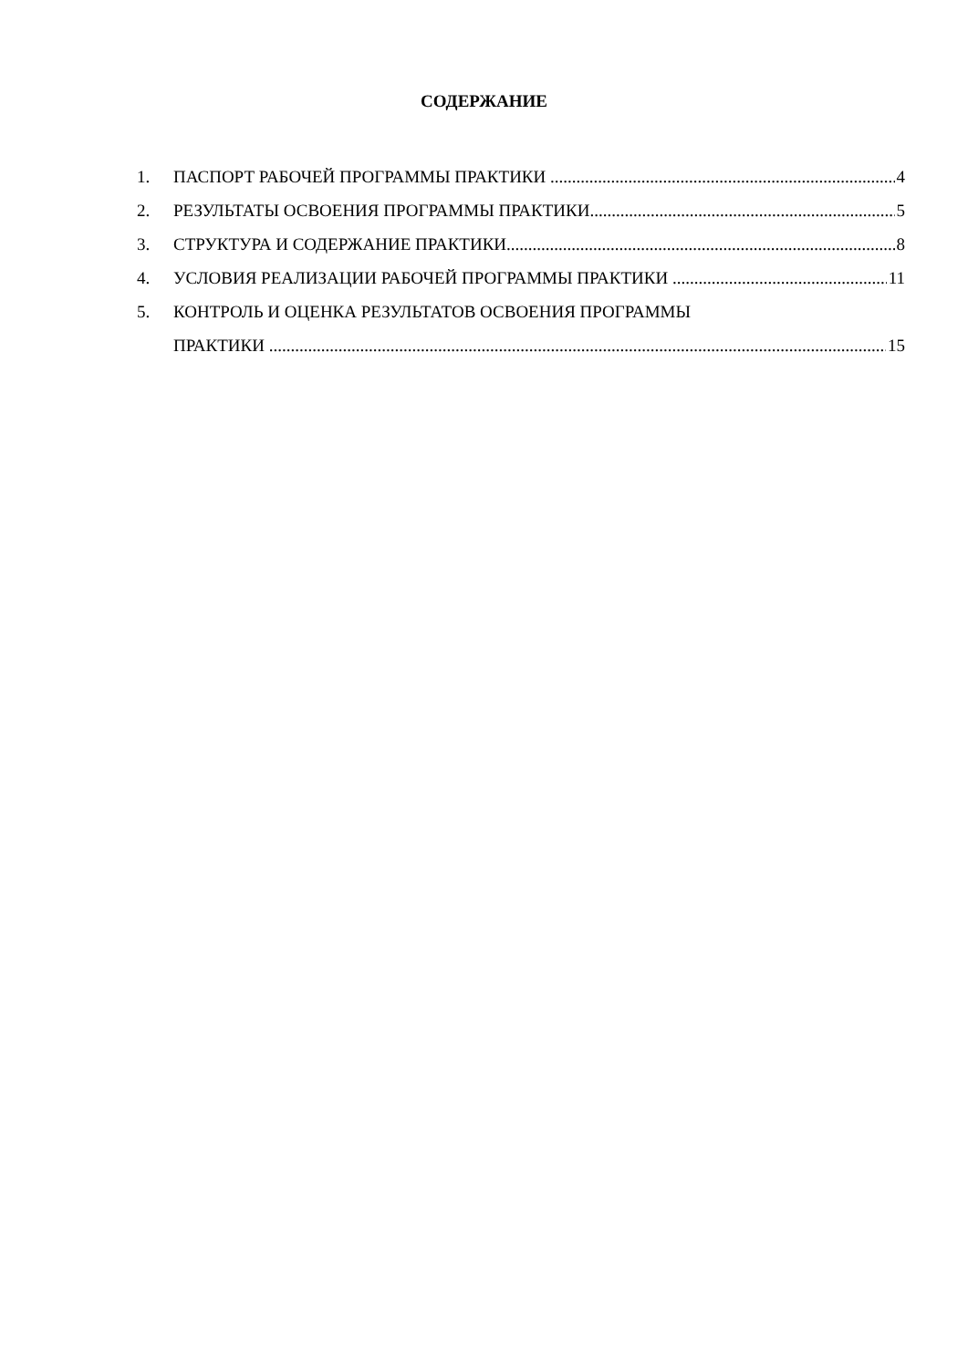СОДЕРЖАНИЕ
1. ПАСПОРТ РАБОЧЕЙ ПРОГРАММЫ ПРАКТИКИ 4
2. РЕЗУЛЬТАТЫ ОСВОЕНИЯ ПРОГРАММЫ ПРАКТИКИ 5
3. СТРУКТУРА И СОДЕРЖАНИЕ ПРАКТИКИ 8
4. УСЛОВИЯ РЕАЛИЗАЦИИ РАБОЧЕЙ ПРОГРАММЫ ПРАКТИКИ 11
5. КОНТРОЛЬ И ОЦЕНКА РЕЗУЛЬТАТОВ ОСВОЕНИЯ ПРОГРАММЫ
ПРАКТИКИ 15